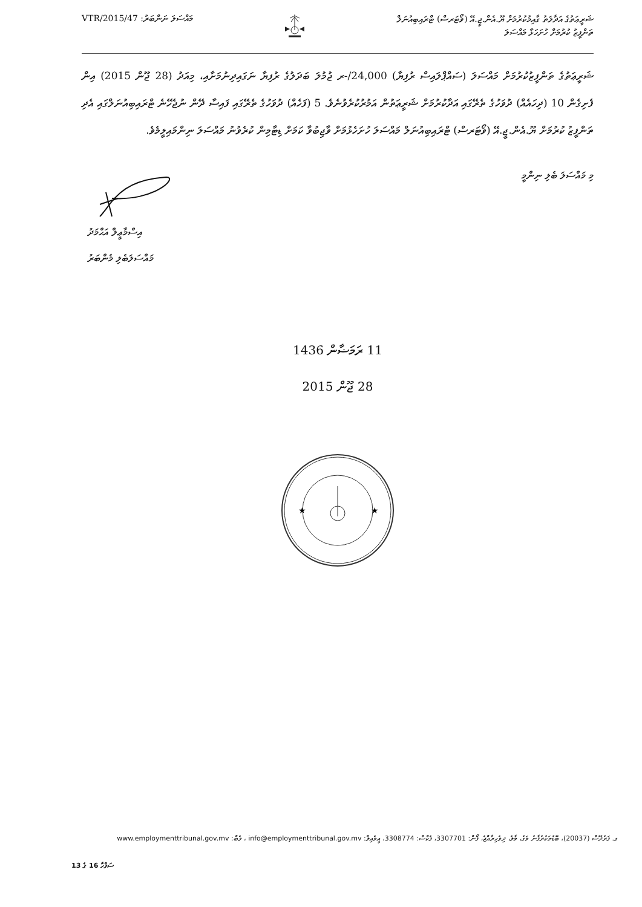މައްސަލަ ނަންބަރު: 47/VTR/2015
ޝަރީޢަތުގެ އަދާލަތު ގާއިމުކުރުމަށް ޔޫ.އެން.ޖީ.އޭ (ވޯޓަރސް) ޓްރައިބިއުނަލް
ތަންފީޒު ކުރުމަށް ހުށަހަޅާ މައްސަލަ
ޝަރީޢަތުގެ ތަންފީޒުކުރުމަށް މައްސަލަ (ސައްޕްލައިސް ރުފިޔާ) 24,000/-ރ ޖުމުލަ ބަދަލުގެ ރުފިޔާ ނަގައިދިނުމަށާއި، މިއަދު (28 ޖޫން 2015) އިން ފެށިގެން 10 (ދިހައެއް) ދުވަހުގެ ތެރޭގައި އަދާކުރުމަށް ޝަރީޢަތުން އަމުރުކުރެވުނެވެ. 5 (ފަހެއް) ދުވަހުގެ ތެރޭގައި ފައިސާ ދޭން ނުޖެހޭނެ ޓްރައިބިއުނަލްގައި އެދި ތަންފީޒު ކުރުމަށް ޔޫ.އެން.ޖީ.އޭ (ވޯޓަރސް) ޓްރައިބިއުނަލް މައްސަލަ ހުށަހެޅުމަށް ވާޖިބުވާ ކަމަށް ޑިޓާމިން ކުރެވުނު މައްސަލަ ނިންމައިލީމެވެ.
މި މައްސަލަ ބެލި ނިންމީ އިސްމާޢީލް އަޙްމަދު
މައްސަލަބެލި މެންބަރު
11 ރަމަޟާން 1436
28 ޖޫން 2015
★
★
ގ. ފަރުދޫސް (20037)، ބޮޑުތަކުރުފާނު މަގު، މާލެ، ދިވެހިރާއްޖެ، ފޯން: 3307701، ފެކްސް: 3308774، އީމެއިލް: info@employmenttribunal.gov.mv ، ވެބް: www.employmenttribunal.gov.mv
ސަފްހާ 16 ގެ 13